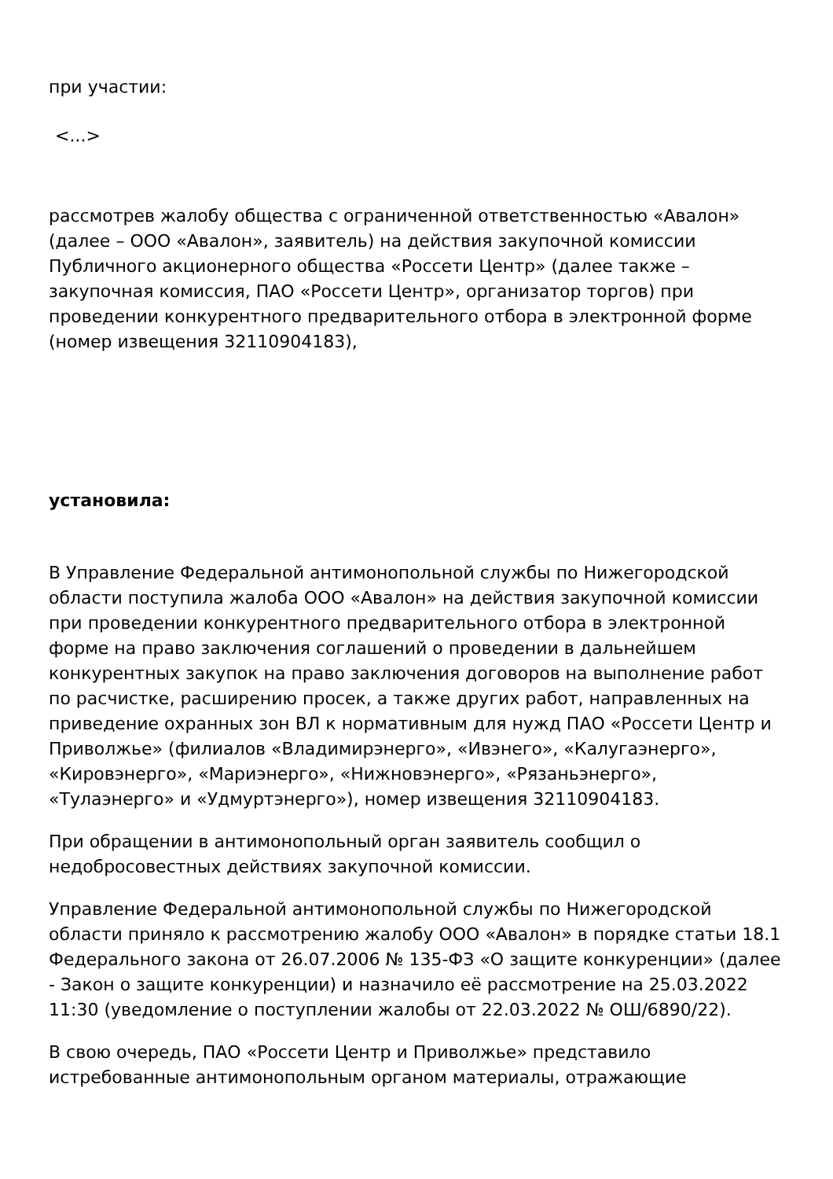при участии:
<...>
рассмотрев жалобу общества с ограниченной ответственностью «Авалон» (далее – ООО «Авалон», заявитель) на действия закупочной комиссии Публичного акционерного общества «Россети Центр» (далее также – закупочная комиссия, ПАО «Россети Центр», организатор торгов) при проведении конкурентного предварительного отбора в электронной форме (номер извещения 32110904183),
установила:
В Управление Федеральной антимонопольной службы по Нижегородской области поступила жалоба ООО «Авалон» на действия закупочной комиссии при проведении конкурентного предварительного отбора в электронной форме на право заключения соглашений о проведении в дальнейшем конкурентных закупок на право заключения договоров на выполнение работ по расчистке, расширению просек, а также других работ, направленных на приведение охранных зон ВЛ к нормативным для нужд ПАО «Россети Центр и Приволжье» (филиалов «Владимирэнерго», «Ивэнего», «Калугаэнерго», «Кировэнерго», «Мариэнерго», «Нижновэнерго», «Рязаньэнерго», «Тулаэнерго» и «Удмуртэнерго»), номер извещения 32110904183.
При обращении в антимонопольный орган заявитель сообщил о недобросовестных действиях закупочной комиссии.
Управление Федеральной антимонопольной службы по Нижегородской области приняло к рассмотрению жалобу ООО «Авалон» в порядке статьи 18.1 Федерального закона от 26.07.2006 № 135-ФЗ «О защите конкуренции» (далее - Закон о защите конкуренции) и назначило её рассмотрение на 25.03.2022 11:30 (уведомление о поступлении жалобы от 22.03.2022 № ОШ/6890/22).
В свою очередь, ПАО «Россети Центр и Приволжье» представило истребованные антимонопольным органом материалы, отражающие